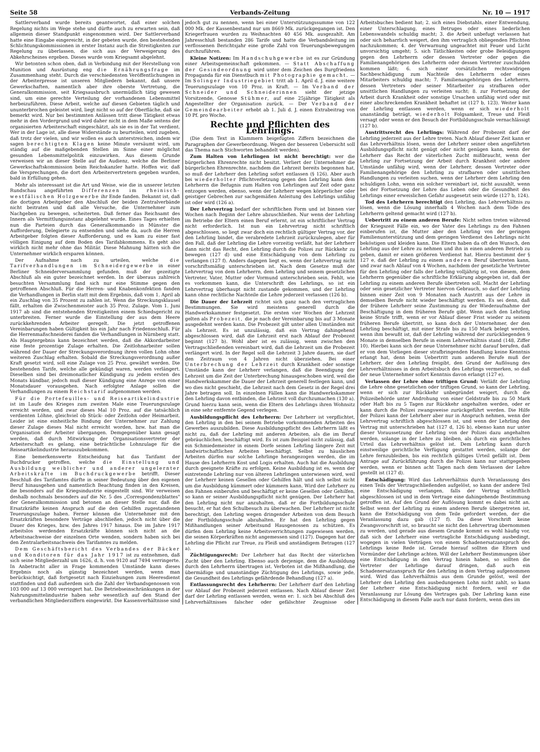Seite 58 Verbands-Zeitung Nr. 10 — 1917
Sattlerverband wurde bereits geantwortet, daß einer solchen Regelung nichts im Wege stehe und dürfte auch zu erwarten sein, daß allgemein dieser Standpunkt eingenommen wird. Der Sattlerverband hatte eine Eingabe eingereicht, in der gebeten wurde, den bestehenden Schlichtungskommissionen in erster Instanz auch die Streitigkeiten zur Regelung zu überlassen, die sich aus der Verweigerung des Abkehrscheines ergeben. Dieses wurde vom Kriegsamt abgelehnt.
Wir betonten schon oben, daß in Verbindung mit der Herstellung von Munition und Ausrüstung eng die Ernährungsfrage im Zusammenhang steht. Durch die verschiedensten Veröffentlichungen in der Arbeiterpresse ist unseren Mitgliedern bekannt, daß unsere Gewerkschaften, namentlich aber ihre oberste Vertretung, die Generalkommission, seit Kriegsausbruch unermüdlich tätig gewesen sind, um eine gerechte Verteilung der vorhandenen Lebensmittel herbeizuführen. Diese Arbeit, welche auf diesen Gebieten täglich und ununterbrochen geleistet wird, liegt nicht so auf der Oberfläche, daß sie bemerkt wird. Nur bei bestimmten Anlässen tritt diese Tätigkeit etwas mehr in den Vordergrund und wird daher nicht in dem Maße seitens der organisierten Arbeiterschaft eingeschätzt, als sie es in der Tat verdient. Wer in der Lage ist, alle diese Widerstände zu beurteilen, wird zugeben, daß trotz der vielen, und wir wollen es auch unterstreichen, indem wir sagen berechtigten Klagen keine Minute versäumt wird, um ständig auf die maßgebenden Stellen im Sinne einer möglichst gesunden Lebensmittelpolitik einzuwirken. Aus diesem Grunde verweisen wir an dieser Stelle auf die Audienz, welche die Berliner Gewerkschaftskommission beim Reichskanzler hatte. Hoffen wir, daß die Versprechungen, die dort den Arbeitervertretern gegeben wurden, bald in Erfüllung gehen.
Mehr als interessant ist die Art und Weise, wie die in unserer letzten Rundschau angeführten Differenzen im rheinisch-westfälischen Holzgewerbe ihr Ende fanden. Bekannt ist, daß die dortigen Arbeitgeber den Abschluß der beiden Zentralverbände nicht beitraten und daß alle Versuche, die Unternehmer zum Nachgeben zu bewegen, scheiterten. Daß ferner das Reichsamt des Innern als Vermittlungsinstanz abgelehnt wurde. Eines Tages erhielten nun die Parteien durch das Generalkommando in Münster die Aufforderung, Delegierte zu entsenden und siehe da, auch die Herren Arbeitgeber folgten dieser Aufforderung, und es kam zu einer fast völligen Einigung auf dem Boden des Tarifabkommens. Es geht also wirklich nicht mehr ohne das Militär. Diese Mahnung hätten sich die Unternehmer wirklich ersparen können.
Der Aufnahme nach zu urteilen, welche die Tarifverhandlungen im Schneidergewerbe in einer Berliner Schneiderversammlung gefunden, muß der gezeitigte Abschluß als ein guter bezeichnet werden. In der überaus zahlreich besuchten Versammlung fand sich nur eine Stimme gegen den getroffenen Abschluß. Für die Herren- und Knabenkonfektion fanden die Verhandlungen in Berlin statt mit dem Ergebnis, daß vom 1. April ab ein Zuschlag von 35 Prozent zu zahlen ist. Wenn die Streckungsklausel fällt, erhalten die Zwischenmeister auch 35 Proz. Zulage. Vom 1. Juni 1917 ab sind die entstehenden Streitigkeiten einem Schiedsgericht zu unterbreiten. Ferner wurde die Einstellung der aus dem Heere zurückkehrenden Arbeiter geregelt. Die jetzt getroffenen Vereinbarungen haben Gültigkeit bis ein Jahr nach Friedensschluß. Für die Herrenmaßschneiderei fanden die Verhandlungen in Nürnberg statt. Als Hauptergebnis kann bezeichnet werden, daß die Akkordarbeiter eine feste prozentige Zulage erhalten. Die Zeitlohnarbeiter sollen während der Dauer der Streckungsverordnung ihren vollen Lohn ohne weiteren Zuschlag erhalten. Sobald die Streckungsverordnung außer Kraft gesetzt wird, soll eine Zulage von 25 Proz. gewährt werden. Die bestehenden Tarife, welche alle gekündigt waren, werden verlängert. Dieselben sind bei dreimonatlicher Kündigung zu jedem ersten des Monats kündbar, jedoch muß dieser Kündigung eine Anrege von einer Monatsdauer vorausgehen. Nach erfolgter Anlage sollen die Verhandlungen zu einem Reichstarif aufgenommen werden.
Für die Portefeuilles- und Reiseartikelindustrie ist im Laufe des Krieges zum zweiten Male eine Teuerungszulage erreicht worden, und zwar dieses Mal 10 Proz. auf die tatsächlich verdienten Löhne, gleichviel ob Stück- oder Zeitlohn oder Heimarbeit. Leider ist eine einheitliche Bindung der Unternehmer zur Zahlung dieser Zulage dieses Mal nicht erreicht worden, bzw. hat man die Organisation der Arbeiter übergangen. Demgegenüber kann gesagt werden, daß durch Mitwirkung der Organisationsvertreter der Arbeiterschaft es gelang, eine beträchtliche Lohnzulage für die Reiseartikelindustrie herauszubekommen.
Eine bemerkenswerte Entscheidung hat das Tarifamt der Buchdrucker getroffen, welche die Einstellung und Ausbildung weiblicher und anderer ungelernter Arbeitskräfte im Buchdruckgewerbe betrifft. Dieser Beschluß des Tarifamtes dürfte in seiner Bedeutung über den eigenen Beruf hinausgehen und namentlich Beachtung finden in den Kreisen, die besonders auf die Kriegsindustrie eingestellt sind. Wir verweisen deshalb nochmals besonders auf die Nr. 5 des „Correspondenzblattes" der Generalkommission und betonen an dieser Stelle nur, daß die Ersatzkräfte keinen Anspruch auf die den Gehilfen zugestandenen Teuerungszulage haben. Ferner können die Unternehmer mit den Ersatzkräften besondere Verträge abschließen, jedoch nicht über die Dauer des Krieges, bzw. des Jahres 1917 hinaus. Die im Jahre 1917 arbeitslos werdenden Ersatzkräfte können sich nicht an die Arbeitsnachweise der einzelnen Orte wenden, sondern haben sich bei den Zentralarbeitsnachweis des Tarifamtes zu melden.
Dem Geschäftsbericht des Verbandes der Bäcker und Konditoren für das Jahr 1917 ist zu entnehmen, daß sich seine Mitgliederzahl um 1626, d. h. von 9120 auf 7494 verringerte. In Anbetracht aller in Frage kommenden Umstände kann dieses Ergebnis noch als günstig bezeichnet werden, wenn man berücksichtigt, daß fortgesetzt nach Einziehungen zum Heeresdienst stattfinden und daß außerdem sich die Zahl der Verbandsgenossen von 103 000 auf 13 000 verringert hat. Die Betriebseinschränkungen in der Nahrungsmittelindustrie haben sehr wesentlich auf den Stand der verbandlichen Mitgliederziffern eingewirkt. Die Kassenverhältnisse sind jedoch gut zu nennen, wenn bei einer Unterstützungssumme von 122 000 Mk. der Kassenbestand nur um 8669 Mk. zurückgegangen ist. Den Kriegerfrauen wurden zu Weihnachten 40 456 Mk. ausgezahlt. Am Jahresschluß bestanden 286 Tarife und hatte die Verbandsleitung im verflossenen Berichtsjahr eine große Zahl von Teuerungsbewegungen durchzuführen.
Kleine Notizen: Im Handschuhgewerbe ist es zur Gründung einer Arbeitsgemeinschaft gekommen. — Statt Abschaffung der Gesindeordnung wird unter dem Zeichen des Burgfriedens Propaganda für ein Dienstbuch mit Photographie gemacht. — Im Solinger Industriegebiet tritt ab 1. April d. J. eine weitere Teuerungszulage von 10 Proz. in Kraft. — Im Verband der Schneider und Schneiderinnen sieht der jetzige Vorsitzende, Genosse Stühmer, auf eine 25jährige Tätigkeit als Angestellter der Organisation zurück. — Der Verband der Gemeindearbeiter erhebt ab 1. Juli d. J. einen Extrabeitrag von 10 Pf. pro Woche.
Rechte und Pflichten des Lehrlings.
(Die dem Text in Klammern beigefügten Ziffern bezeichnen die Paragraphen der Gewerbeordnung. Wegen der besseren Uebersicht soll das Thema nach Stichworten behandelt werden).
Zum Halten von Lehrlingen ist nicht berechtigt: wer die bürgerlichen Ehrenrechte nicht besitzt. Verliert der Unternehmer die bürgerlichen Ehrenrechte, nachdem die Lehrzeit bereits begonnen hat, so muß der Lehrherr den Lehrling sofort entlassen (§ 126). Aber auch bei wiederholter Pflichtverletzung gegen den Lehrling kann dem Lehrherrn die Befugnis zum Halten von Lehrlingen auf Zeit oder ganz entzogen werden, ebenso, wenn der Lehrherr wegen körperlicher oder geistiger Gebrechen zur sachgemäßen Anleitung des Lehrlings unfähig ist oder wird (126 a).
Der Lehrvertrag bedarf der schriftlichen Form und ist binnen vier Wochen nach Beginn der Lehre abzuschließen. Nur wenn der Lehrling im Betriebe der Eltern einen Beruf erlernt, ist ein schriftlicher Vertrag nicht erforderlich. Ist nun ein Lehrvertrag nicht schriftlich abgeschlossen, so liegt zwar doch ein rechtlich gültiger Vertrag vor, der den Lehrling bindet, die verabredete Lehrzeit zurückzulegen, aber für den Fall, daß der Lehrling die Lehre vorzeitig verläßt, hat der Lehrherr dann nicht das Recht, den Lehrling durch die Polizei zur Rückkehr zu bewegen (127 d) und eine Entschädigung von dem Lehrling zu verlangen (127 f). Anders dagegen liegt es, wenn der Lehrvertrag nicht vorschriftsmäßig unterschrieben ist. Nach dem Gesetze muß der Lehrvertrag von dem Lehrherrn, dem Lehrling und seinem gesetzlichen Vertreter, Vater, Mutter oder Vormund unterschrieben sein. Fehlt, wie es vorkommen kann, die Unterschrift des Lehrlings, so ist ein Lehrvertrag überhaupt nicht zustande gekommen, und der Lehrling kann ohne rechtliche Nachteile die Lehre jederzeit verlassen (126 b).
Die Dauer der Lehrzeit richtet sich ganz nach den vertraglichen Bestimmungen. Sie wird meistens generell durch die Handwerkskammer festgesetzt. Die ersten vier Wochen der Lehrzeit gelten als Probezeit, die je nach der Vereinbarung bis auf 3 Monate ausgedehnt werden kann. Die Probezeit gilt unter allen Umständen mit als Lehrzeit. Es ist unzulässig, daß ein Vertrag dahingehend abgeschlossen wird, daß die Lehrzeit erst nach Ablauf der Probezeit beginnt (127 b). Wohl aber ist es zulässig, wenn zwischen den Vertragschließenden vereinbart wird, daß die Lehrzeit um die Probezeit verlängert wird. In der Regel soll die Lehrzeit 3 Jahre dauern, sie darf den Zeitraum von 4 Jahren nicht überziehen. Bei einer Unterbrechung der Lehrzeit durch Krankheit oder sonstige Umstände kann der Lehrherr verlangen, daß die Beendigung der Lehrzeit um die Zeit der Unterbrechung hinausgeschoben wird, weil die Handwerkskammer die Dauer der Lehrzeit generell festlegen kann, und wo dies nicht geschieht, die Lehrzeit nach dem Gesetz in der Regel drei Jahre betragen soll. In einzelnen Fällen kann die Handwerkskammer den Lehrling davon entbinden, die Lehrzeit voll durchzumachen (130 a). Grund hierzu kann sein, wenn die Eltern des Lehrlings ihren Wohnsitz in eine sehr entfernte Gegend verlegen.
Ausbildungspflicht des Lehrherrn: Der Lehrherr ist verpflichtet, den Lehrling in den bei seinem Betriebe vorkommenden Arbeiten des Gewerbes auszubilden. Diese Ausbildungspflicht des Lehrherrn läßt es nicht zu, daß der Lehrling mit anderen Arbeiten, als die im Beruf gebräuchlichen, beschäftigt wird. Es ist zum Beispiel nicht zulässig, daß ein Schmiedemeister in einem Dorfe seinen Lehrling längere Zeit mit landwirtschaftlichen Arbeiten beschäftigt. Selbst zu häuslichen Arbeiten dürfen nur solche Lehrlinge herangezogen werden, die im Hause des Lehrherrn Kost und Logis erhalten. Auch hat die Ausbildung durch geeignete Kräfte zu erfolgen. Keine Ausbildung ist es, wenn der eintretende Lehrling nur von älteren Lehrlingen unterwiesen wird, weil der Lehrherr keinen Gesellen oder Gehilfen hält und sich selbst nicht um die Ausbildung kümmert oder kümmern kann. Wird der Lehrherr zu den Fahnen einberufen und beschäftigt er keine Gesellen oder Gehilfen, so kann er seiner Ausbildungspflicht nicht genügen. Der Lehrherr hat den Lehrling nicht nur anzuhalten, daß er die Fortbildungsschule besucht, er hat den Schulbesuch zu überwachen. Der Lehrherr ist nicht berechtigt, den Lehrling wegen dringender Arbeiten von dem Besuch der Fortbildungsschule abzuhalten. Er hat den Lehrling gegen Mißhandlungen seiner Arbeitsund Hausgenossen zu schützen. Es dürfen dem Lehrling keine Arbeitsverrichtungen zugewiesen werden, die seinen Körperkräften nicht angemessen sind (127). Dagegen hat der Lehrling die Pflicht zur Treue, zu Fleiß und anständigem Betragen (127 a).
Züchtigungsrecht: Der Lehrherr hat das Recht der väterlichen Zucht über den Lehrling. Ebenso auch derjenige, dem die Ausbildung durch den Lehrherrn übertragen ist. Verboten ist die Mißhandlung, die übermäßige und unanständige Züchtigung des Lehrlings, sowie jede, die Gesundheit des Lehrlings gefährdende Behandlung (127 a).
Entlassungsrecht des Lehrherrn: Der Lehrherr darf den Lehrling vor Ablauf der Probezeit jederzeit entlassen. Nach Ablauf dieser Zeit darf der Lehrling entlassen werden, wenn er: 1. sich bei Abschluß des Lehrverhältnisses falscher oder gefälschter Zeugnisse oder Arbeitsbuches bedient hat; 2. sich eines Diebstahls, einer Entwendung, einer Unterschlagung, eines Betruges oder eines liederlichen Lebenswandels schuldig macht; 3. die Arbeit unbefugt verlassen hat oder sich beharrlich weigert, den ihm vertraglich obliegenden Pflichten nachzukommen; 4. der Verwarnung ungeachtet mit Feuer und Licht unvorsichtig umgeht; 5. sich Tätlichkeiten oder grobe Beleidigungen gegen den Lehrherrn oder dessen Vertreter oder gegen die Familienangehörigen des Lehrherrn oder dessen Vertreter zuschulden kommen läßt; 6. sich einer vorsätzlichen rechtswidrigen Sachbeschädigung zum Nachteile des Lehrherrn oder eines Mitarbeiters schuldig macht; 7. Familienangehörigen des Lehrherrn, dessen Vertreters oder seiner Mitarbeiter zu strafbaren oder unsittlichen Handlungen zu verleiten sucht; 8. zur Fortsetzung der Arbeit durch Krankheit oder sonstige Ursachen unfähig wird oder mit einer abschreckenden Krankheit behaftet ist (127 b, 123). Weiter kann der Lehrling entlassen werden, wenn er sich wiederholt unanständig beträgt, wiederholt Folgsamkeit, Treue und Fleiß versagt oder wenn er den Besuch der Fortbildungsschule vernachlässigt (127 b).
Austrittsrecht des Lehrlings: Während der Probezeit darf der Lehrling jederzeit aus der Lehre treten. Nach Ablauf dieser Zeit kann er das Lehrverhältnis lösen, wenn der Lehrherr seiner oben angeführten Ausbildungspflicht nicht genügt oder nicht genügen kann, wenn der Lehrherr das Recht der väterlichen Zucht mißbraucht, wenn der Lehrling zur Fortsetzung der Arbeit durch Krankheit oder andere Umstände unfähig wird, wenn der Lehrherr, dessen Vertreter oder Familienangehörige den Lehrling zu strafbaren oder unsittlichen Handlungen zu verleiten suchen, wenn der Lehrherr dem Lehrling den schuldigen Lohn, wenn ein solcher vereinbart ist, nicht auszahlt, wenn bei der Fortsetzung der Lehre das Leben oder die Gesundheit des Lehrlings einer erweislichen Gefahr ausgesetzt sein würde (127 b, 124).
Tod des Lehrherrn berechtigt den Lehrling, das Lehrverhältnis zu lösen, wenn die Lösung innerhalb 4 Wochen nach dem Tode des Lehrherrn geltend gemacht wird (127 b).
Uebertritt zu einem anderen Berufe: Nicht selten treten während der Kriegszeit Fälle ein, wo der Vater des Lehrlings zu den Fahnen einberufen ist, die Mutter aber den Lehrling von der geringen Familienunterstützung und dem geringen Verdienst des Lehrlings nicht beköstigen und kleiden kann. Die Eltern haben da oft den Wunsch, den Lehrling aus der Lehre zu nehmen und ihn in einen anderen Betrieb zu geben, damit er einen größeren Verdienst hat. Hierzu bestimmt der § 127 e, daß der Lehrling zu einem anderen Beruf übertreten kann, und zwar nach Ablauf von 4 Wochen, nachdem der gesetzliche Vertreter für den Lehrling oder falls der Lehrling volljährig ist, von diesem, dem Lehrherrn gegenüber die schriftliche Erklärung abgegeben ist, daß der Lehrling zu einem anderen Berufe übertreten soll. Macht der Lehrling oder sein gesetzlicher Vertreter hiervon Gebrauch, so darf der Lehrling binnen einer Zeit von 9 Monaten nach Austritt aus der Lehre in demselben Berufe nicht wieder beschäftigt werden. Es sei denn, daß der frühere Lehrherr seine Zustimmung zu der Wiederaufnahme der Beschäftigung in dem früheren Berufe gibt. Wenn auch den Lehrling keine Strafe trifft, wenn er vor Ablauf dieser Frist wieder zu seinem früheren Berufe übertritt, so kann doch der Unternehmer, der den Lehrling beschäftigt, mit einer Strafe bis zu 150 Mark belegt werden, wenn ihm bewußt ist, daß der Lehrling während der zurückliegenden 9 Monate in demselben Berufe in einem Lehrverhältnis stand (148, Ziffer 10). Hierbei kann sich der neue Unternehmer nicht darauf berufen, daß er von dem Vorliegen dieser strafbringenden Handlung keine Kenntnis erlangt hat, denn beim Uebertritt zum anderen Berufe muß der Lehrherr, der den Lehrling freigibt, den Grund der Auflösung des Lehrverhältnisses in dem Arbeitsbuch des Lehrlings vermerken, so daß der neue Unternehmer sofort Kenntnis davon erlangt (127 e).
Verlassen der Lehre ohne triftigen Grund: Verläßt der Lehrling die Lehre ohne gesetzlichen oder triftigen Grund, so kann der Lehrling, wenn er sich zur Rückkehr unbegründet weigert, durch die Polizeibehörde unter Androhung von einer Geldstrafe bis zu 50 Mark oder Haft bis zu 5 Tagen zur Rückkehr angehalten werden, oder er kann durch die Polizei zwangsweise zurückgeführt werden. Die Hilfe der Polizei kann der Lehrherr aber nur in Anspruch nehmen, wenn der Lehrvertrag schriftlich abgeschlossen ist, und wenn der Lehrling den Vertrag mit unterschrieben hat (127 d, 126 b), ebenso kann nur unter dieser Voraussetzung der Lehrling von der Polizei dazu angehalten werden, solange in der Lehre zu bleiben, als durch ein gerichtliches Urteil das Lehrverhältnis gelöst ist. Dem Lehrling kann durch einstweilige gerichtliche Verfügung gestattet werden, solange der Lehre fernzubleiben, bis ein rechtlich gültiges Urteil gefällt ist. Dem Antrage auf Zurückführung durch die Polizei kann nur stattgegeben werden, wenn er binnen acht Tagen nach dem Verlassen der Lehre gestellt ist (127 d).
Entschädigung: Wird das Lehrverhältnis durch Veranlassung des einen Teils der Vertragschließenden aufgelöst, so kann der andere Teil eine Entschädigung verlangen, falls der Vertrag schriftlich abgeschlossen ist und in dem Vertrage eine dahingehende Bestimmung getroffen ist. Auf den Grund der Auflösung kommt es dabei nicht an. Selbst wenn der Lehrling zu einem anderen Berufe übergetreten ist, kann die Entschädigung von dem Teile gefordert werden, der die Veranlassung dazu gab (127 f). Da diese Vorschrift keine Zwangsvorschrift ist, so braucht sie nicht den Lehrvertrag übernommen zu werden, und gerade aus diesem Grunde kommt es wohl häufig vor, daß sich der Lehrherr eine vertragliche Entschädigung ausbedingt, wogegen in vielen Verträgen von einem Schadenersatzanspruch des Lehrlings keine Rede ist. Gerade hierauf sollten die Eltern und Vormünder der Lehrlinge achten. Will der Lehrherr Bestimmungen über eine Entschädigung in den Vertrag hinein haben, so sollten die Vertreter der Lehrlinge darauf dringen, daß auch ein Schadenersatzanspruch für den Lehrling in dem Vertrag aufgenommen wird. Wird das Lehrverhältnis aus dem Grunde gelöst, weil der Lehrherr den Lehrling den ausbedungenen Lohn nicht zahlt, so kann der Lehrherr eine Entschädigung nicht fordern, weil er die Veranlassung zur Lösung des Vertrages gab. Der Lehrling kann eine Entschädigung in diesem Falle auch nur dann fordern, wenn dies im